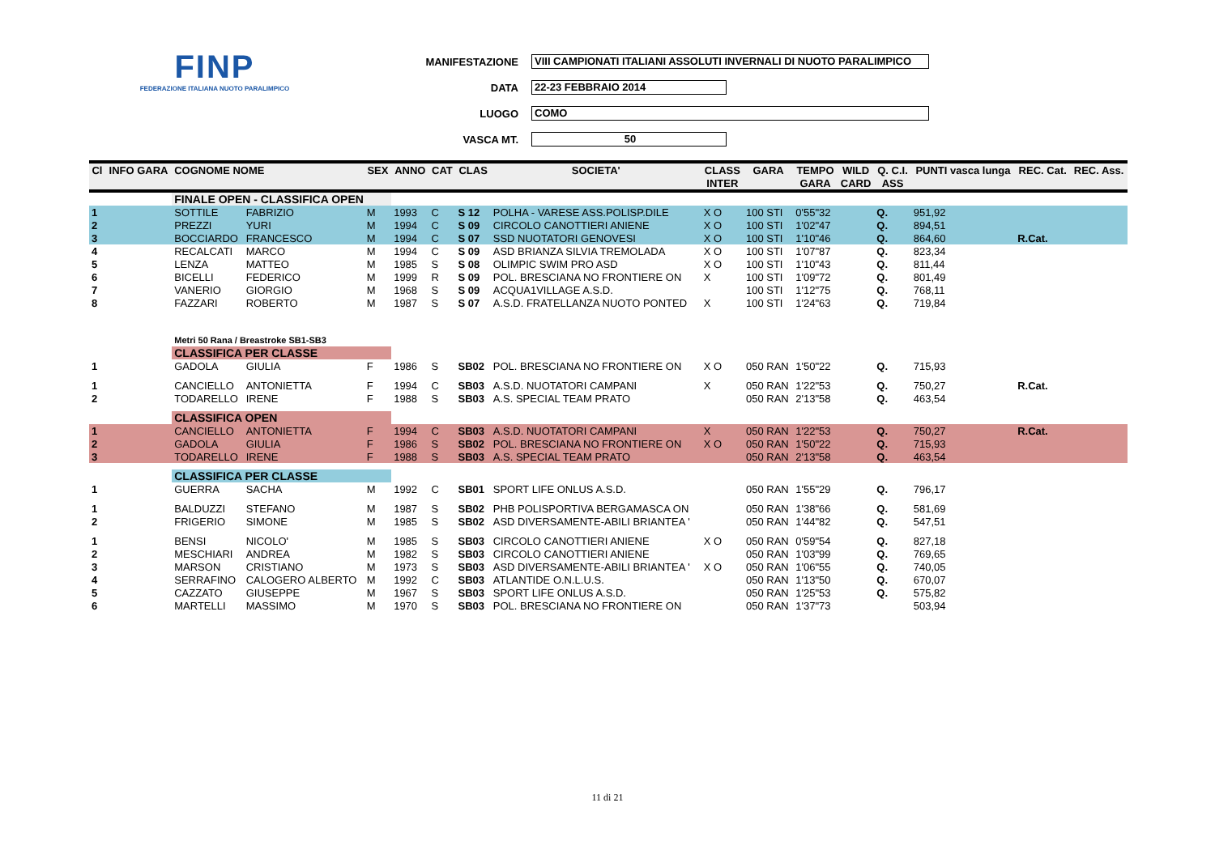FINP
FEDERAZIONE ITALIANA NUOTO PARALIMPICO
MANIFESTAZIONE VIII CAMPIONATI ITALIANI ASSOLUTI INVERNALI DI NUOTO PARALIMPICO
DATA 22-23 FEBBRAIO 2014
LUOGO COMO
VASCA MT. 50
| Cl | INFO GARA | COGNOME NOME | | SEX | ANNO | CAT | CLAS | SOCIETA' | CLASS | GARA | TEMPO | WILD | Q. C.I. | PUNTI vasca lunga | REC. Cat. | REC. Ass. |
| --- | --- | --- | --- | --- | --- | --- | --- | --- | --- | --- | --- | --- | --- | --- | --- | --- |
| | | | | | | | | | INTER | | GARA | CARD | ASS | | | |
| | | FINALE OPEN - CLASSIFICA OPEN | | | | | | | | | | | | | | |
| 1 | | SOTTILE | FABRIZIO | M | 1993 | C | S 12 | POLHA - VARESE ASS.POLISP.DILE | X O | 100 STI | 0'55"32 | | Q. | 951,92 | | |
| 2 | | PREZZI | YURI | M | 1994 | C | S 09 | CIRCOLO CANOTTIERI ANIENE | X O | 100 STI | 1'02"47 | | Q. | 894,51 | | |
| 3 | | BOCCIARDO | FRANCESCO | M | 1994 | C | S 07 | SSD NUOTATORI GENOVESI | X O | 100 STI | 1'10"46 | | Q. | 864,60 | R.Cat. | |
| 4 | | RECALCATI | MARCO | M | 1994 | C | S 09 | ASD BRIANZA SILVIA TREMOLADA | X O | 100 STI | 1'07"87 | | Q. | 823,34 | | |
| 5 | | LENZA | MATTEO | M | 1985 | S | S 08 | OLIMPIC SWIM PRO ASD | X O | 100 STI | 1'10"43 | | Q. | 811,44 | | |
| 6 | | BICELLI | FEDERICO | M | 1999 | R | S 09 | POL. BRESCIANA NO FRONTIERE ON | X | 100 STI | 1'09"72 | | Q. | 801,49 | | |
| 7 | | VANERIO | GIORGIO | M | 1968 | S | S 09 | ACQUA1VILLAGE A.S.D. | | 100 STI | 1'12"75 | | Q. | 768,11 | | |
| 8 | | FAZZARI | ROBERTO | M | 1987 | S | S 07 | A.S.D. FRATELLANZA NUOTO PONTED | X | 100 STI | 1'24"63 | | Q. | 719,84 | | |
| | | Metri 50 Rana / Breastroke SB1-SB3 | | | | | | | | | | | | | | |
| | | CLASSIFICA PER CLASSE | | | | | | | | | | | | | | |
| 1 | | GADOLA | GIULIA | F | 1986 | S | SB02 | POL. BRESCIANA NO FRONTIERE ON | X O | 050 RAN | 1'50"22 | | Q. | 715,93 | | |
| 1 | | CANCIELLO | ANTONIETTA | F | 1994 | C | SB03 | A.S.D. NUOTATORI CAMPANI | X | 050 RAN | 1'22"53 | | Q. | 750,27 | R.Cat. | |
| 2 | | TODARELLO | IRENE | F | 1988 | S | SB03 | A.S. SPECIAL TEAM PRATO | | 050 RAN | 2'13"58 | | Q. | 463,54 | | |
| | | CLASSIFICA OPEN | | | | | | | | | | | | | | |
| 1 | | CANCIELLO | ANTONIETTA | F | 1994 | C | SB03 | A.S.D. NUOTATORI CAMPANI | X | 050 RAN | 1'22"53 | | Q. | 750,27 | R.Cat. | |
| 2 | | GADOLA | GIULIA | F | 1986 | S | SB02 | POL. BRESCIANA NO FRONTIERE ON | X O | 050 RAN | 1'50"22 | | Q. | 715,93 | | |
| 3 | | TODARELLO | IRENE | F | 1988 | S | SB03 | A.S. SPECIAL TEAM PRATO | | 050 RAN | 2'13"58 | | Q. | 463,54 | | |
| | | CLASSIFICA PER CLASSE | | | | | | | | | | | | | | |
| 1 | | GUERRA | SACHA | M | 1992 | C | SB01 | SPORT LIFE ONLUS A.S.D. | | 050 RAN | 1'55"29 | | Q. | 796,17 | | |
| 1 | | BALDUZZI | STEFANO | M | 1987 | S | SB02 | PHB POLISPORTIVA BERGAMASCA ON | | 050 RAN | 1'38"66 | | Q. | 581,69 | | |
| 2 | | FRIGERIO | SIMONE | M | 1985 | S | SB02 | ASD DIVERSAMENTE-ABILI BRIANTEA ' | | 050 RAN | 1'44"82 | | Q. | 547,51 | | |
| 1 | | BENSI | NICOLO' | M | 1985 | S | SB03 | CIRCOLO CANOTTIERI ANIENE | X O | 050 RAN | 0'59"54 | | Q. | 827,18 | | |
| 2 | | MESCHIARI | ANDREA | M | 1982 | S | SB03 | CIRCOLO CANOTTIERI ANIENE | | 050 RAN | 1'03"99 | | Q. | 769,65 | | |
| 3 | | MARSON | CRISTIANO | M | 1973 | S | SB03 | ASD DIVERSAMENTE-ABILI BRIANTEA ' | X O | 050 RAN | 1'06"55 | | Q. | 740,05 | | |
| 4 | | SERRAFINO | CALOGERO ALBERTO | M | 1992 | C | SB03 | ATLANTIDE O.N.L.U.S. | | 050 RAN | 1'13"50 | | Q. | 670,07 | | |
| 5 | | CAZZATO | GIUSEPPE | M | 1967 | S | SB03 | SPORT LIFE ONLUS A.S.D. | | 050 RAN | 1'25"53 | | Q. | 575,82 | | |
| 6 | | MARTELLI | MASSIMO | M | 1970 | S | SB03 | POL. BRESCIANA NO FRONTIERE ON | | 050 RAN | 1'37"73 | | | 503,94 | | |
11 di 21